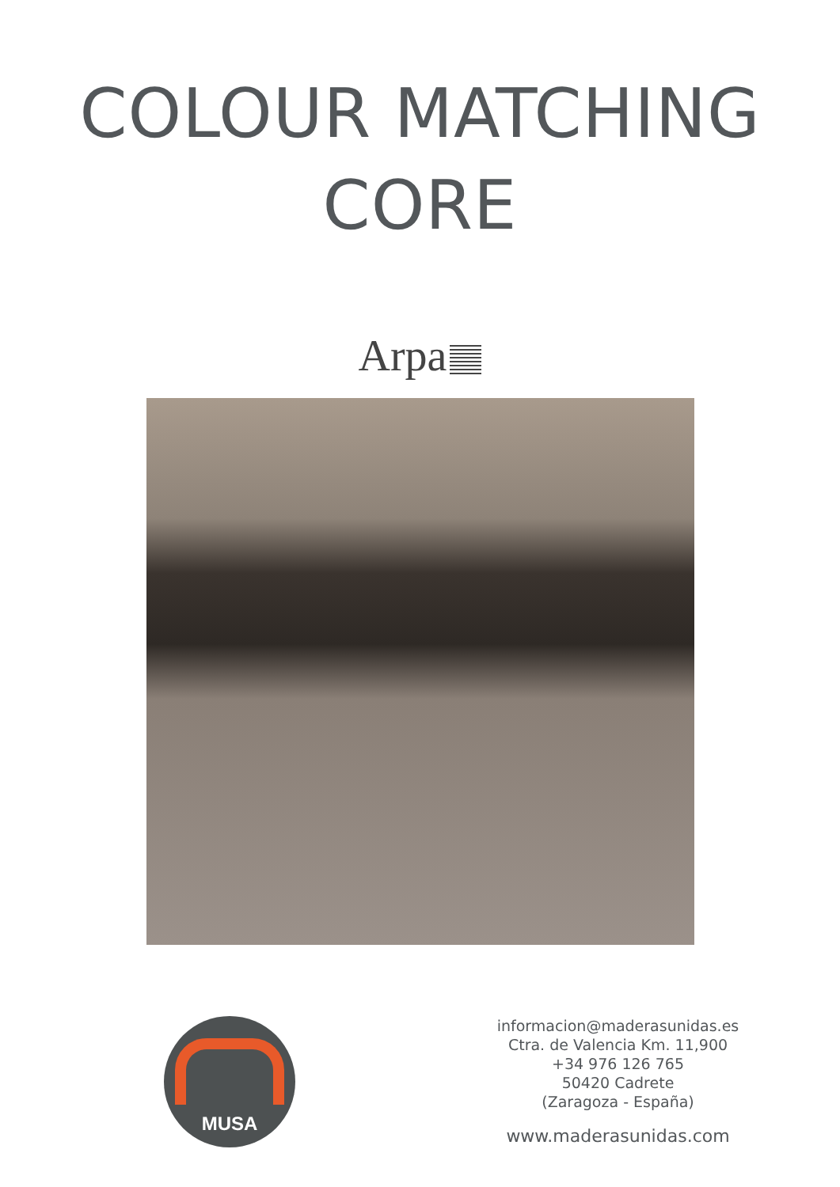COLOUR MATCHING
CORE
Arpa
MUSA
informacion@maderasunidas.es
Ctra. de Valencia Km. 11,900
+34 976 126 765
50420 Cadrete
(Zaragoza - España)
www.maderasunidas.com